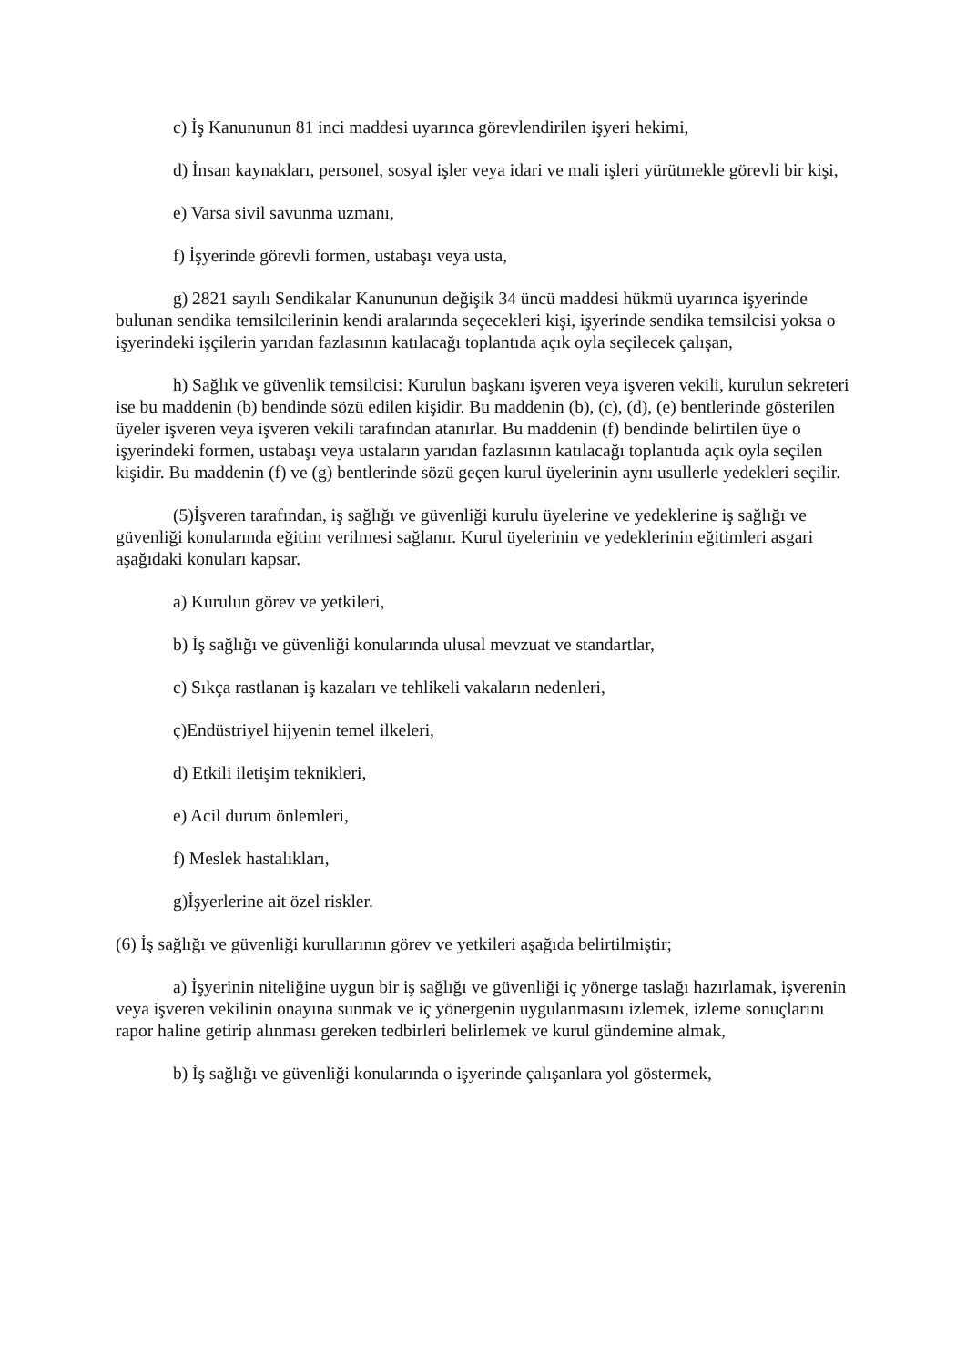c) İş Kanununun 81 inci maddesi uyarınca görevlendirilen işyeri hekimi,
d) İnsan kaynakları, personel, sosyal işler veya idari ve mali işleri yürütmekle görevli bir kişi,
e) Varsa sivil savunma uzmanı,
f) İşyerinde görevli formen, ustabaşı veya usta,
g) 2821 sayılı Sendikalar Kanununun değişik 34 üncü maddesi hükmü uyarınca işyerinde bulunan sendika temsilcilerinin kendi aralarında seçecekleri kişi, işyerinde sendika temsilcisi yoksa o işyerindeki işçilerin yarıdan fazlasının katılacağı toplantıda açık oyla seçilecek çalışan,
h) Sağlık ve güvenlik temsilcisi: Kurulun başkanı işveren veya işveren vekili, kurulun sekreteri ise bu maddenin (b) bendinde sözü edilen kişidir. Bu maddenin (b), (c), (d), (e) bentlerinde gösterilen üyeler işveren veya işveren vekili tarafından atanırlar. Bu maddenin (f) bendinde belirtilen üye o işyerindeki formen, ustabaşı veya ustaların yarıdan fazlasının katılacağı toplantıda açık oyla seçilen kişidir. Bu maddenin (f) ve (g) bentlerinde sözü geçen kurul üyelerinin aynı usullerle yedekleri seçilir.
(5)İşveren tarafından, iş sağlığı ve güvenliği kurulu üyelerine ve yedeklerine iş sağlığı ve güvenliği konularında eğitim verilmesi sağlanır. Kurul üyelerinin ve yedeklerinin eğitimleri asgari aşağıdaki konuları kapsar.
a) Kurulun görev ve yetkileri,
b) İş sağlığı ve güvenliği konularında ulusal mevzuat ve standartlar,
c) Sıkça rastlanan iş kazaları ve tehlikeli vakaların nedenleri,
ç)Endüstriyel hijyenin temel ilkeleri,
d) Etkili iletişim teknikleri,
e) Acil durum önlemleri,
f) Meslek hastalıkları,
g)İşyerlerine ait özel riskler.
(6) İş sağlığı ve güvenliği kurullarının görev ve yetkileri aşağıda belirtilmiştir;
a) İşyerinin niteliğine uygun bir iş sağlığı ve güvenliği iç yönerge taslağı hazırlamak, işverenin veya işveren vekilinin onayına sunmak ve iç yönergenin uygulanmasını izlemek, izleme sonuçlarını rapor haline getirip alınması gereken tedbirleri belirlemek ve kurul gündemine almak,
b) İş sağlığı ve güvenliği konularında o işyerinde çalışanlara yol göstermek,